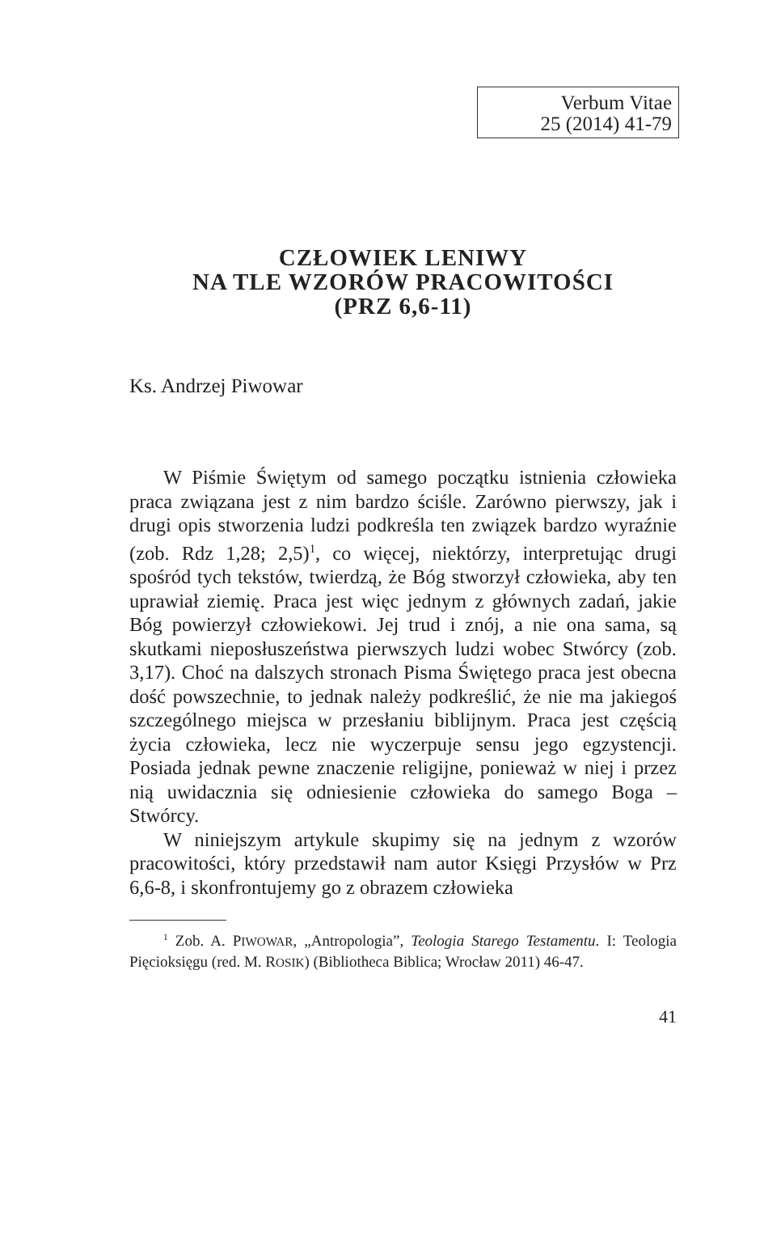Verbum Vitae
25 (2014) 41-79
CZŁOWIEK LENIWY
NA TLE WZORÓW PRACOWITOŚCI
(PRZ 6,6-11)
Ks. Andrzej Piwowar
W Piśmie Świętym od samego początku istnienia człowieka praca związana jest z nim bardzo ściśle. Zarówno pierwszy, jak i drugi opis stworzenia ludzi podkreśla ten związek bardzo wyraźnie (zob. Rdz 1,28; 2,5)<sup>1</sup>, co więcej, niektórzy, interpretując drugi spośród tych tekstów, twierdzą, że Bóg stworzył człowieka, aby ten uprawiał ziemię. Praca jest więc jednym z głównych zadań, jakie Bóg powierzył człowiekowi. Jej trud i znój, a nie ona sama, są skutkami nieposłuszeństwa pierwszych ludzi wobec Stwórcy (zob. 3,17). Choć na dalszych stronach Pisma Świętego praca jest obecna dość powszechnie, to jednak należy podkreślić, że nie ma jakiegoś szczególnego miejsca w przesłaniu biblijnym. Praca jest częścią życia człowieka, lecz nie wyczerpuje sensu jego egzystencji. Posiada jednak pewne znaczenie religijne, ponieważ w niej i przez nią uwidacznia się odniesienie człowieka do samego Boga – Stwórcy.
W niniejszym artykule skupimy się na jednym z wzorów pracowitości, który przedstawił nam autor Księgi Przysłów w Prz 6,6-8, i skonfrontujemy go z obrazem człowieka
<sup>1</sup> Zob. A. PIWOWAR, „Antropologia”, Teologia Starego Testamentu. I: Teologia Pięcioksięgu (red. M. ROSIK) (Bibliotheca Biblica; Wrocław 2011) 46-47.
41